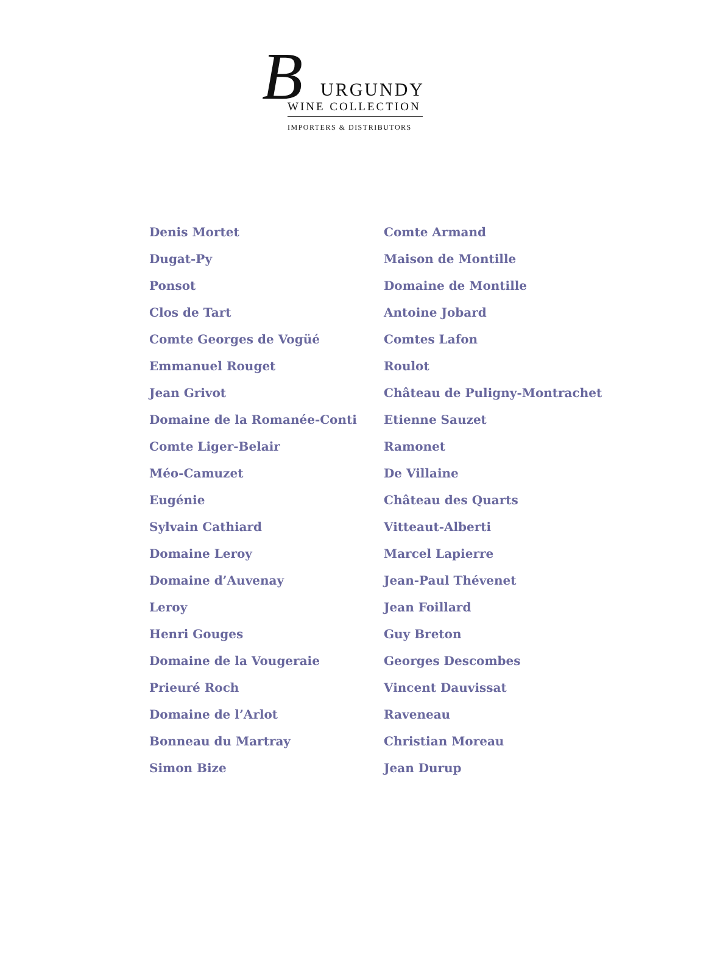B URGUNDY
WINE COLLECTION
IMPORTERS & DISTRIBUTORS
Denis Mortet
Dugat-Py
Ponsot
Clos de Tart
Comte Georges de Vogüé
Emmanuel Rouget
Jean Grivot
Domaine de la Romanée-Conti
Comte Liger-Belair
Méo-Camuzet
Eugénie
Sylvain Cathiard
Domaine Leroy
Domaine d’Auvenay
Leroy
Henri Gouges
Domaine de la Vougeraie
Prieuré Roch
Domaine de l’Arlot
Bonneau du Martray
Simon Bize
Comte Armand
Maison de Montille
Domaine de Montille
Antoine Jobard
Comtes Lafon
Roulot
Château de Puligny-Montrachet
Etienne Sauzet
Ramonet
De Villaine
Château des Quarts
Vitteaut-Alberti
Marcel Lapierre
Jean-Paul Thévenet
Jean Foillard
Guy Breton
Georges Descombes
Vincent Dauvissat
Raveneau
Christian Moreau
Jean Durup